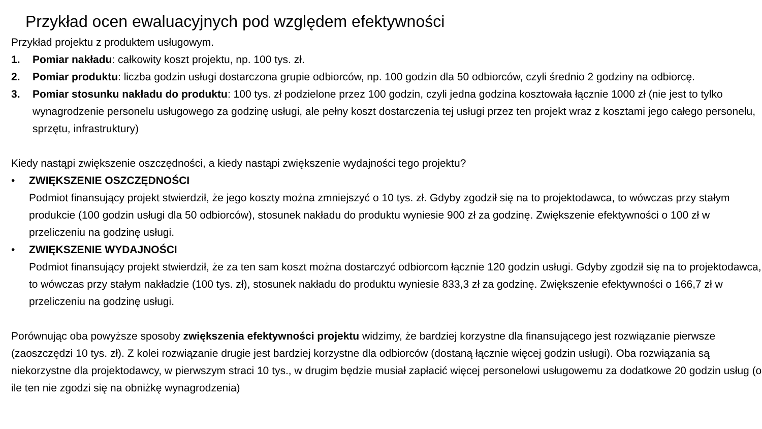Przykład ocen ewaluacyjnych pod względem efektywności
Przykład projektu z produktem usługowym.
1. Pomiar nakładu: całkowity koszt projektu, np. 100 tys. zł.
2. Pomiar produktu: liczba godzin usługi dostarczona grupie odbiorców, np. 100 godzin dla 50 odbiorców, czyli średnio 2 godziny na odbiorcę.
3. Pomiar stosunku nakładu do produktu: 100 tys. zł podzielone przez 100 godzin, czyli jedna godzina kosztowała łącznie 1000 zł (nie jest to tylko wynagrodzenie personelu usługowego za godzinę usługi, ale pełny koszt dostarczenia tej usługi przez ten projekt wraz z kosztami jego całego personelu, sprzętu, infrastruktury)
Kiedy nastąpi zwiększenie oszczędności, a kiedy nastąpi zwiększenie wydajności tego projektu?
• ZWIĘKSZENIE OSZCZĘDNOŚCI
Podmiot finansujący projekt stwierdził, że jego koszty można zmniejszyć o 10 tys. zł. Gdyby zgodził się na to projektodawca, to wówczas przy stałym produkcie (100 godzin usługi dla 50 odbiorców), stosunek nakładu do produktu wyniesie 900 zł za godzinę. Zwiększenie efektywności o 100 zł w przeliczeniu na godzinę usługi.
• ZWIĘKSZENIE WYDAJNOŚCI
Podmiot finansujący projekt stwierdził, że za ten sam koszt można dostarczyć odbiorcom łącznie 120 godzin usługi. Gdyby zgodził się na to projektodawca, to wówczas przy stałym nakładzie (100 tys. zł), stosunek nakładu do produktu wyniesie 833,3 zł za godzinę. Zwiększenie efektywności o 166,7 zł w przeliczeniu na godzinę usługi.
Porównując oba powyższe sposoby zwiększenia efektywności projektu widzimy, że bardziej korzystne dla finansującego jest rozwiązanie pierwsze (zaoszczędzi 10 tys. zł). Z kolei rozwiązanie drugie jest bardziej korzystne dla odbiorców (dostaną łącznie więcej godzin usługi). Oba rozwiązania są niekorzystne dla projektodawcy, w pierwszym straci 10 tys., w drugim będzie musiał zapłacić więcej personelowi usługowemu za dodatkowe 20 godzin usług (o ile ten nie zgodzi się na obniżkę wynagrodzenia)